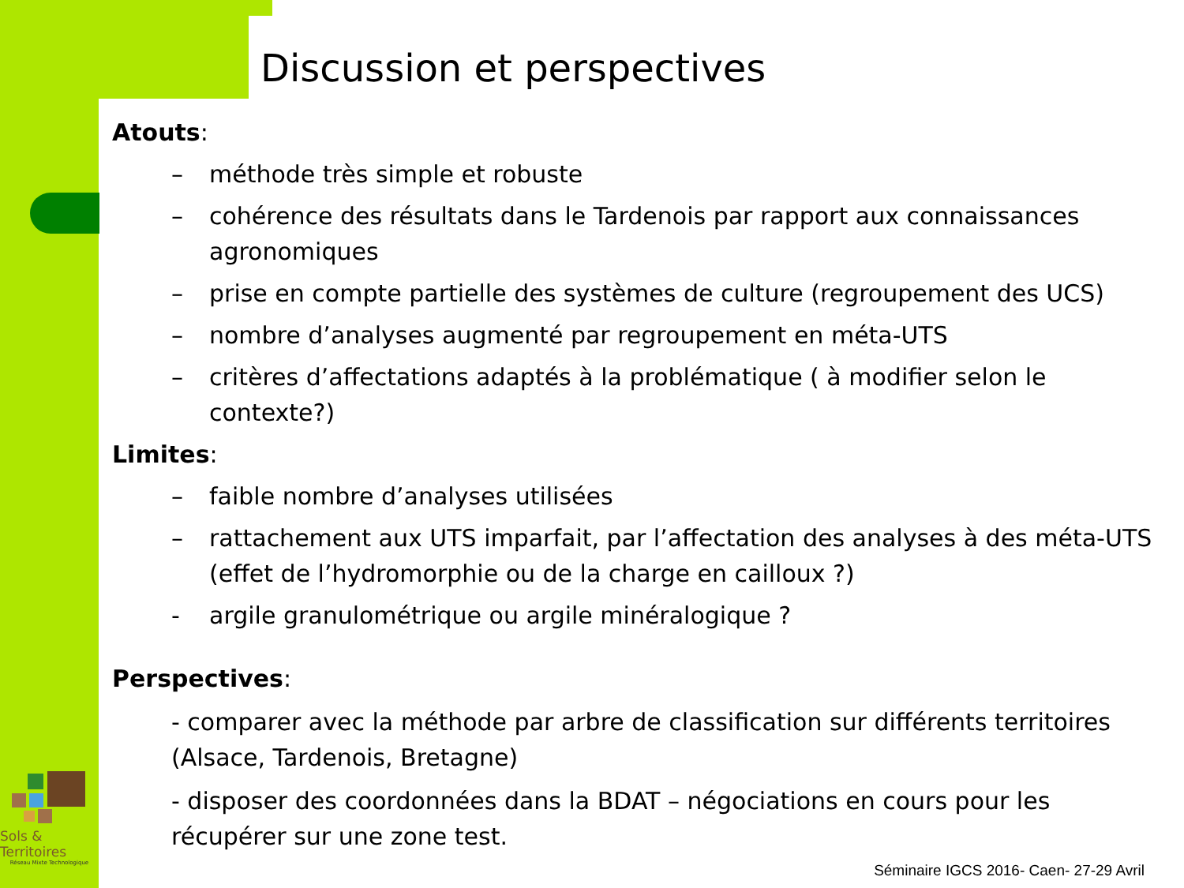Discussion et perspectives
Atouts:
– méthode très simple et robuste
– cohérence des résultats dans le Tardenois par rapport aux connaissances agronomiques
– prise en compte partielle des systèmes de culture (regroupement des UCS)
– nombre d’analyses augmenté par regroupement en méta-UTS
– critères d’affectations adaptés à la problématique ( à modifier selon le contexte?)
Limites:
– faible nombre d’analyses utilisées
– rattachement aux UTS imparfait, par l’affectation des analyses à des méta-UTS (effet de l’hydromorphie ou de la charge en cailloux ?)
- argile granulométrique ou argile minéralogique ?
Perspectives:
- comparer avec la méthode par arbre de classification sur différents territoires (Alsace, Tardenois, Bretagne)
- disposer des coordonnées dans la BDAT – négociations en cours pour les récupérer sur une zone test.
Sols & Territoires
Réseau Mixte Technologique
Séminaire IGCS 2016- Caen- 27-29 Avril